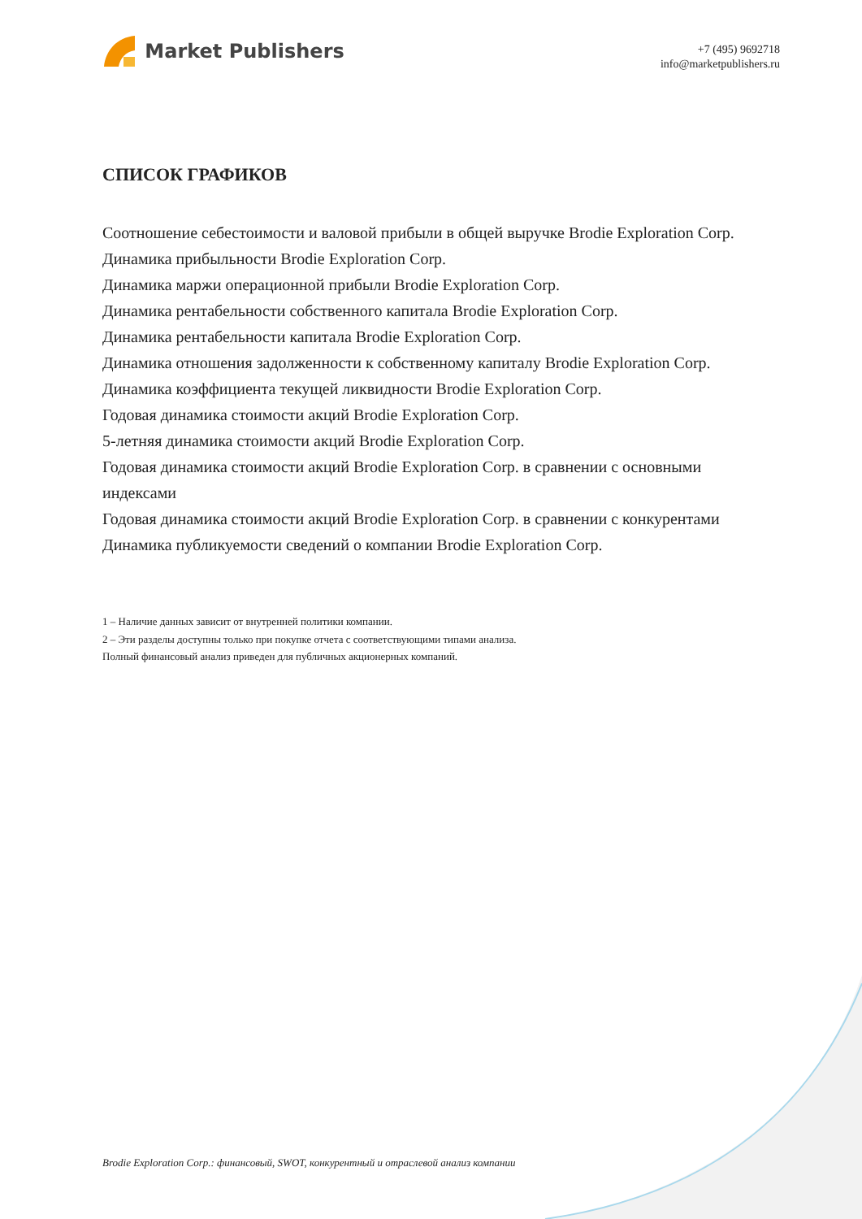Market Publishers
+7 (495) 9692718
info@marketpublishers.ru
СПИСОК ГРАФИКОВ
Соотношение себестоимости и валовой прибыли в общей выручке Brodie Exploration Corp.
Динамика прибыльности Brodie Exploration Corp.
Динамика маржи операционной прибыли Brodie Exploration Corp.
Динамика рентабельности собственного капитала Brodie Exploration Corp.
Динамика рентабельности капитала Brodie Exploration Corp.
Динамика отношения задолженности к собственному капиталу Brodie Exploration Corp.
Динамика коэффициента текущей ликвидности Brodie Exploration Corp.
Годовая динамика стоимости акций Brodie Exploration Corp.
5-летняя динамика стоимости акций Brodie Exploration Corp.
Годовая динамика стоимости акций Brodie Exploration Corp. в сравнении с основными индексами
Годовая динамика стоимости акций Brodie Exploration Corp. в сравнении с конкурентами
Динамика публикуемости сведений о компании Brodie Exploration Corp.
1 – Наличие данных зависит от внутренней политики компании.
2 – Эти разделы доступны только при покупке отчета с соответствующими типами анализа.
Полный финансовый анализ приведен для публичных акционерных компаний.
Brodie Exploration Corp.: финансовый, SWOT, конкурентный и отраслевой анализ компании